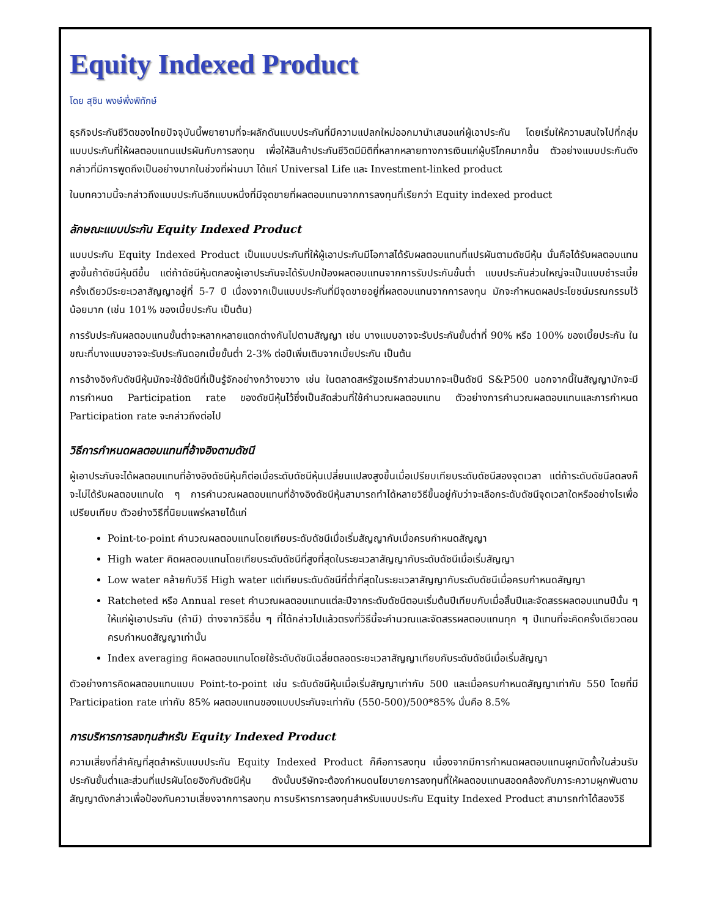Equity Indexed Product
โดย สุชิน พงษ์พึ่งพิทักษ์
ธุรกิจประกันชีวิตของไทยปัจจุบันนี้พยายามที่จะผลักดันแบบประกันที่มีความแปลกใหม่ออกมานำเสนอแก่ผู้เอาประกัน โดยเริ่มให้ความสนใจไปที่กลุ่มแบบประกันที่ให้ผลตอบแทนแปรผันกับการลงทุน เพื่อให้สินค้าประกันชีวิตมีมิติที่หลากหลายทางการเงินแก่ผู้บริโภคมากขึ้น ตัวอย่างแบบประกันดังกล่าวที่มีการพูดถึงเป็นอย่างมากในช่วงที่ผ่านมา ได้แก่ Universal Life และ Investment-linked product
ในบทความนี้จะกล่าวถึงแบบประกันอีกแบบหนึ่งที่มีจุดขายที่ผลตอบแทนจากการลงทุนที่เรียกว่า Equity indexed product
ลักษณะแบบประกัน Equity Indexed Product
แบบประกัน Equity Indexed Product เป็นแบบประกันที่ให้ผู้เอาประกันมีโอกาสได้รับผลตอบแทนที่แปรผันตามดัชนีหุ้น นั่นคือได้รับผลตอบแทนสูงขึ้นถ้าดัชนีหุ้นดีขึ้น แต่ถ้าดัชนีหุ้นตกลงผู้เอาประกันจะได้รับปกป้องผลตอบแทนจากการรับประกันขั้นต่ำ แบบประกันส่วนใหญ่จะเป็นแบบชำระเบี้ยครั้งเดียวมีระยะเวลาสัญญาอยู่ที่ 5-7 ปี เนื่องจากเป็นแบบประกันที่มีจุดขายอยู่ที่ผลตอบแทนจากการลงทุน มักจะกำหนดผลประโยชน์มรณกรรมไว้น้อยมาก (เช่น 101% ของเบี้ยประกัน เป็นต้น)
การรับประกันผลตอบแทนขั้นต่ำจะหลากหลายแตกต่างกันไปตามสัญญา เช่น บางแบบอาจจะรับประกันขั้นต่ำที่ 90% หรือ 100% ของเบี้ยประกัน ในขณะที่บางแบบอาจจะรับประกันดอกเบี้ยขั้นต่ำ 2-3% ต่อปีเพิ่มเติมจากเบี้ยประกัน เป็นต้น
การอ้างอิงกับดัชนีหุ้นมักจะใช้ดัชนีที่เป็นรู้จักอย่างกว้างขวาง เช่น ในตลาดสหรัฐอเมริกาส่วนมากจะเป็นดัชนี S&P500 นอกจากนี้ในสัญญามักจะมีการกำหนด Participation rate ของดัชนีหุ้นไว้ซึ่งเป็นสัดส่วนที่ใช้คำนวณผลตอบแทน ตัวอย่างการคำนวณผลตอบแทนและการกำหนด Participation rate จะกล่าวถึงต่อไป
วิธีการกำหนดผลตอบแทนที่อ้างอิงตามดัชนี
ผู้เอาประกันจะได้ผลตอบแทนที่อ้างอิงดัชนีหุ้นก็ต่อเมื่อระดับดัชนีหุ้นเปลี่ยนแปลงสูงขึ้นเมื่อเปรียบเทียบระดับดัชนีสองจุดเวลา แต่ถ้าระดับดัชนีลดลงก็จะไม่ได้รับผลตอบแทนใด ๆ การคำนวณผลตอบแทนที่อ้างอิงดัชนีหุ้นสามารถทำได้หลายวิธีขึ้นอยู่กับว่าจะเลือกระดับดัชนีจุดเวลาใดหรืออย่างไรเพื่อเปรียบเทียบ ตัวอย่างวิธีที่นิยมแพร่หลายได้แก่
Point-to-point คำนวณผลตอบแทนโดยเทียบระดับดัชนีเมื่อเริ่มสัญญากับเมื่อครบกำหนดสัญญา
High water คิดผลตอบแทนโดยเทียบระดับดัชนีที่สูงที่สุดในระยะเวลาสัญญากับระดับดัชนีเมื่อเริ่มสัญญา
Low water คล้ายกับวิธี High water แต่เทียบระดับดัชนีที่ต่ำที่สุดในระยะเวลาสัญญากับระดับดัชนีเมื่อครบกำหนดสัญญา
Ratcheted หรือ Annual reset คำนวณผลตอบแทนแต่ละปีจากระดับดัชนีตอนเริ่มต้นปีเทียบกับเมื่อสิ้นปีและจัดสรรผลตอบแทนปีนั้น ๆ ให้แก่ผู้เอาประกัน (ถ้ามี) ต่างจากวิธีอื่น ๆ ที่ได้กล่าวไปแล้วตรงที่วิธีนี้จะคำนวณและจัดสรรผลตอบแทนทุก ๆ ปีแทนที่จะคิดครั้งเดียวตอนครบกำหนดสัญญาเท่านั้น
Index averaging คิดผลตอบแทนโดยใช้ระดับดัชนีเฉลี่ยตลอดระยะเวลาสัญญาเทียบกับระดับดัชนีเมื่อเริ่มสัญญา
ตัวอย่างการคิดผลตอบแทนแบบ Point-to-point เช่น ระดับดัชนีหุ้นเมื่อเริ่มสัญญาเท่ากับ 500 และเมื่อครบกำหนดสัญญาเท่ากับ 550 โดยที่มี Participation rate เท่ากับ 85% ผลตอบแทนของแบบประกันจะเท่ากับ (550-500)/500*85% นั่นคือ 8.5%
การบริหารการลงทุนสำหรับ Equity Indexed Product
ความเสี่ยงที่สำคัญที่สุดสำหรับแบบประกัน Equity Indexed Product ก็คือการลงทุน เนื่องจากมีการกำหนดผลตอบแทนผูกมัดทั้งในส่วนรับประกันขั้นต่ำและส่วนที่แปรผันโดยอิงกับดัชนีหุ้น ดังนั้นบริษัทจะต้องกำหนดนโยบายการลงทุนที่ให้ผลตอบแทนสอดคล้องกับภาระความผูกพันตามสัญญาดังกล่าวเพื่อป้องกันความเสี่ยงจากการลงทุน การบริหารการลงทุนสำหรับแบบประกัน Equity Indexed Product สามารถทำได้สองวิธี